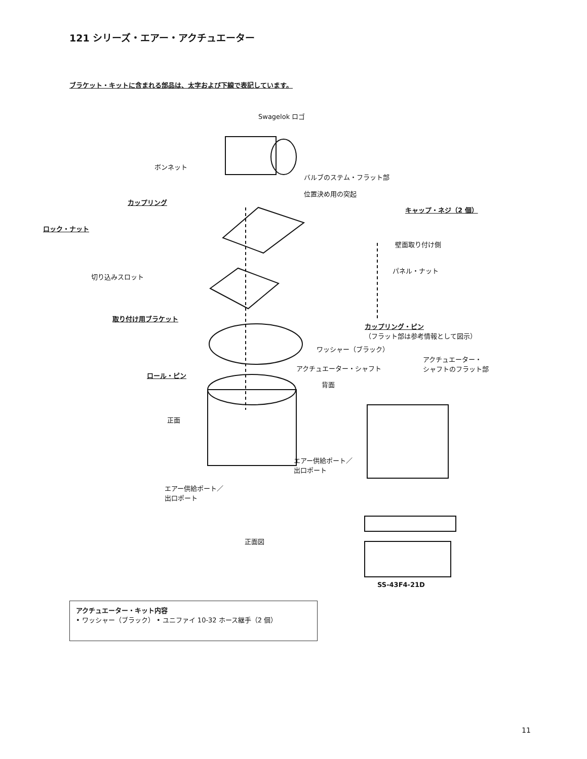121 シリーズ・エアー・アクチュエーター
ブラケット・キットに含まれる部品は、太字および下線で表記しています。
Swagelok ロゴ
ボンネット
バルブのステム・フラット部
位置決め用の突起
カップリング
キャップ・ネジ（2 個）
ロック・ナット
壁面取り付け側
切り込みスロット
パネル・ナット
取り付け用ブラケット
カップリング・ピン
（フラット部は参考情報として図示）
ワッシャー（ブラック）
アクチュエーター・
シャフトのフラット部 アクチュエーター・シャフト
ロール・ピン
背面
正面
エアー供給ポート／
出口ポート
エアー供給ポート／
出口ポート
正面図
SS-43F4-21D
アクチュエーター・キット内容
• ワッシャー（ブラック） • ユニファイ 10-32 ホース継手（2 個）
11